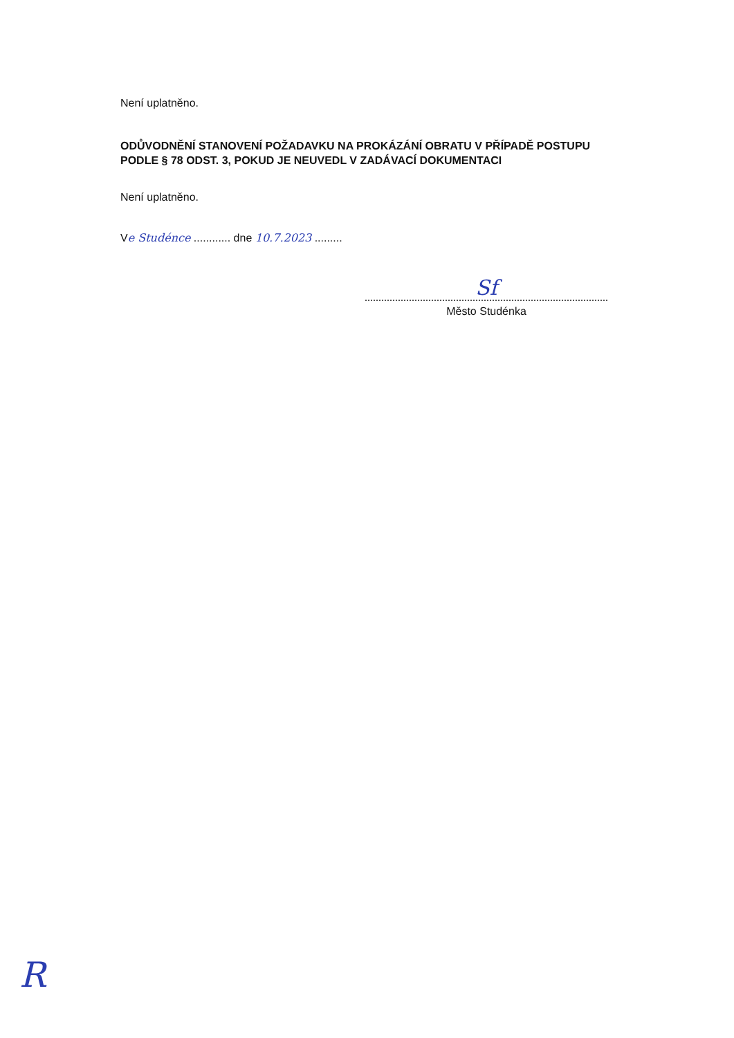Není uplatněno.
ODŮVODNĚNÍ STANOVENÍ POŽADAVKU NA PROKÁZÁNÍ OBRATU V PŘÍPADĚ POSTUPU PODLE § 78 ODST. 3, POKUD JE NEUVEDL V ZADÁVACÍ DOKUMENTACI
Není uplatněno.
Ve Studénce ............ dne 10.7.2023 .........
Sf
Město Studénka
R